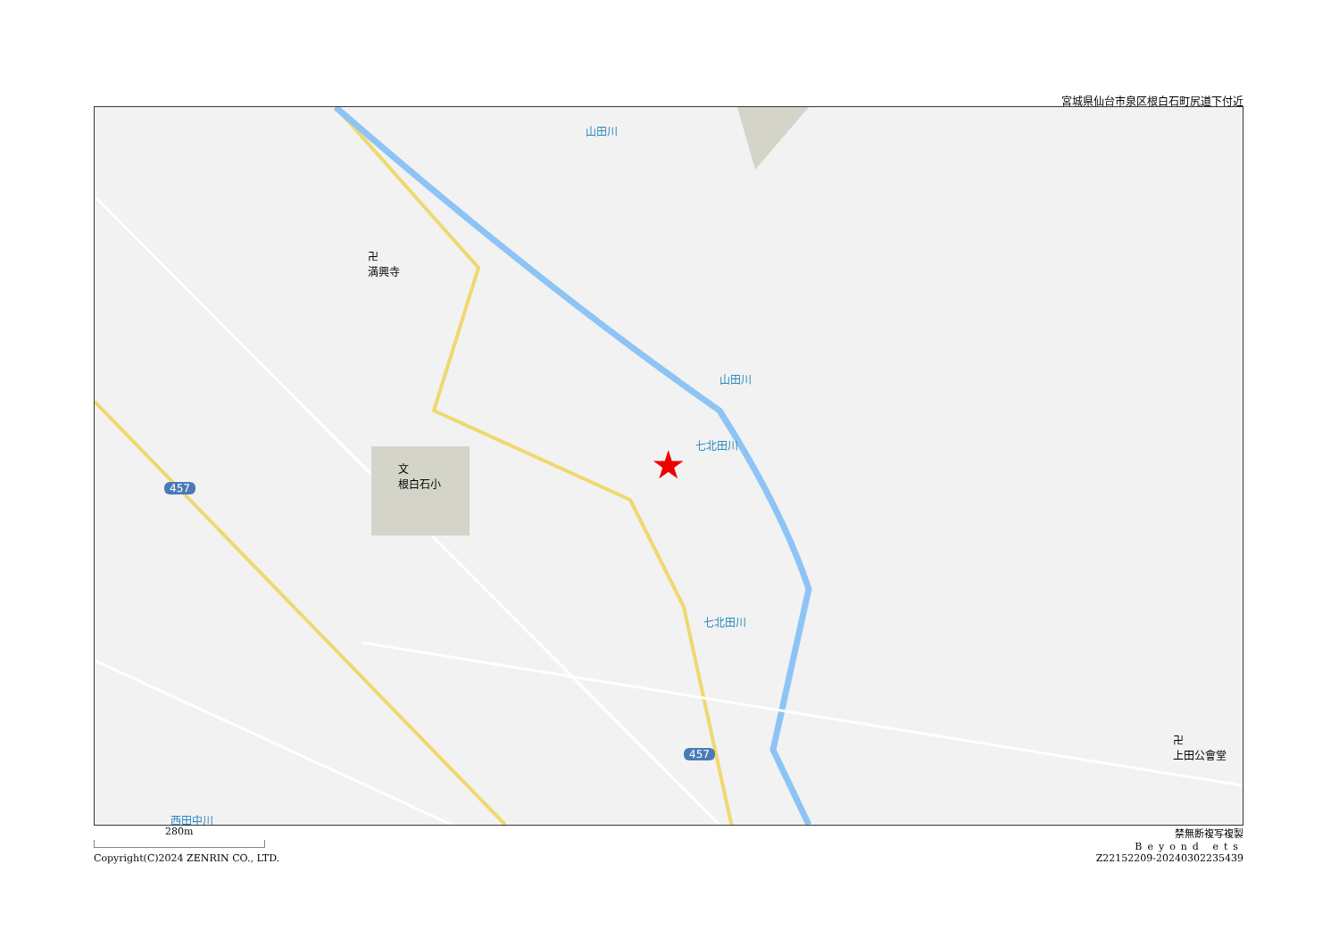宮城県仙台市泉区根白石町尻道下付近
山田川
山田川
七北田川
七北田川
西田中川
卍
満興寺
文
根白石小
卍
上田公會堂
457
457
★
280m 禁無断複写複製
Beyond ets
Copyright(C)2024 ZENRIN CO., LTD. Z22152209-20240302235439